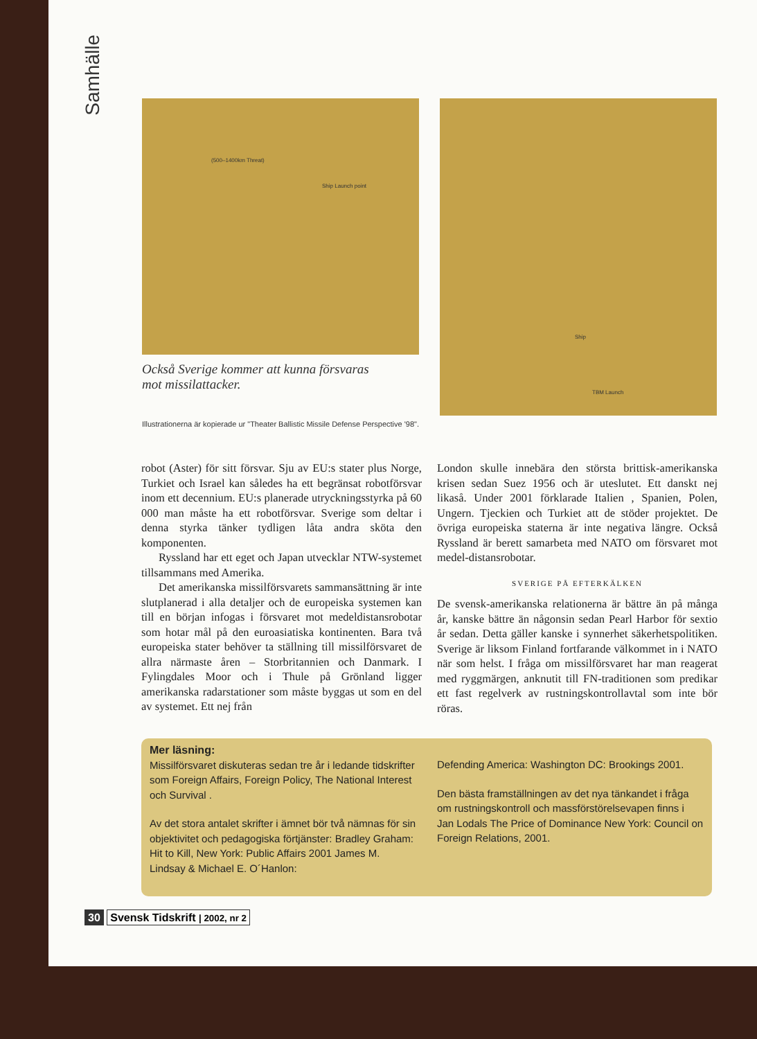Samhälle
(500–1400km Threat)
Ship Launch point
Också Sverige kommer att kunna försvaras
mot missilattacker.
Illustrationerna är kopierade ur "Theater Ballistic Missile Defense Perspective '98".
Ship
TBM Launch
robot (Aster) för sitt försvar. Sju av EU:s stater plus Norge, Turkiet och Israel kan således ha ett begränsat robotförsvar inom ett decennium. EU:s planerade utryckningsstyrka på 60 000 man måste ha ett robotförsvar. Sverige som deltar i denna styrka tänker tydligen låta andra sköta den komponenten.
Ryssland har ett eget och Japan utvecklar NTW-systemet tillsammans med Amerika.
Det amerikanska missilförsvarets sammansättning är inte slutplanerad i alla detaljer och de europeiska systemen kan till en början infogas i försvaret mot medeldistansrobotar som hotar mål på den euroasiatiska kontinenten. Bara två europeiska stater behöver ta ställning till missilförsvaret de allra närmaste åren – Storbritannien och Danmark. I Fylingdales Moor och i Thule på Grönland ligger amerikanska radarstationer som måste byggas ut som en del av systemet. Ett nej från
London skulle innebära den största brittisk-amerikanska krisen sedan Suez 1956 och är uteslutet. Ett danskt nej likaså. Under 2001 förklarade Italien , Spanien, Polen, Ungern. Tjeckien och Turkiet att de stöder projektet. De övriga europeiska staterna är inte negativa längre. Också Ryssland är berett samarbeta med NATO om försvaret mot medel-distansrobotar.
SVERIGE PÅ EFTERKÄLKEN
De svensk-amerikanska relationerna är bättre än på många år, kanske bättre än någonsin sedan Pearl Harbor för sextio år sedan. Detta gäller kanske i synnerhet säkerhetspolitiken. Sverige är liksom Finland fortfarande välkommet in i NATO när som helst. I fråga om missilförsvaret har man reagerat med ryggmärgen, anknutit till FN-traditionen som predikar ett fast regelverk av rustningskontrollavtal som inte bör röras.
Mer läsning:
Missilförsvaret diskuteras sedan tre år i ledande tidskrifter som Foreign Affairs, Foreign Policy, The National Interest och Survival .
Av det stora antalet skrifter i ämnet bör två nämnas för sin objektivitet och pedagogiska förtjänster: Bradley Graham: Hit to Kill, New York: Public Affairs 2001 James M. Lindsay & Michael E. O´Hanlon:
Defending America: Washington DC: Brookings 2001.
Den bästa framställningen av det nya tänkandet i fråga om rustningskontroll och massförstörelsevapen finns i Jan Lodals The Price of Dominance New York: Council on Foreign Relations, 2001.
30 Svensk Tidskrift | 2002, nr 2